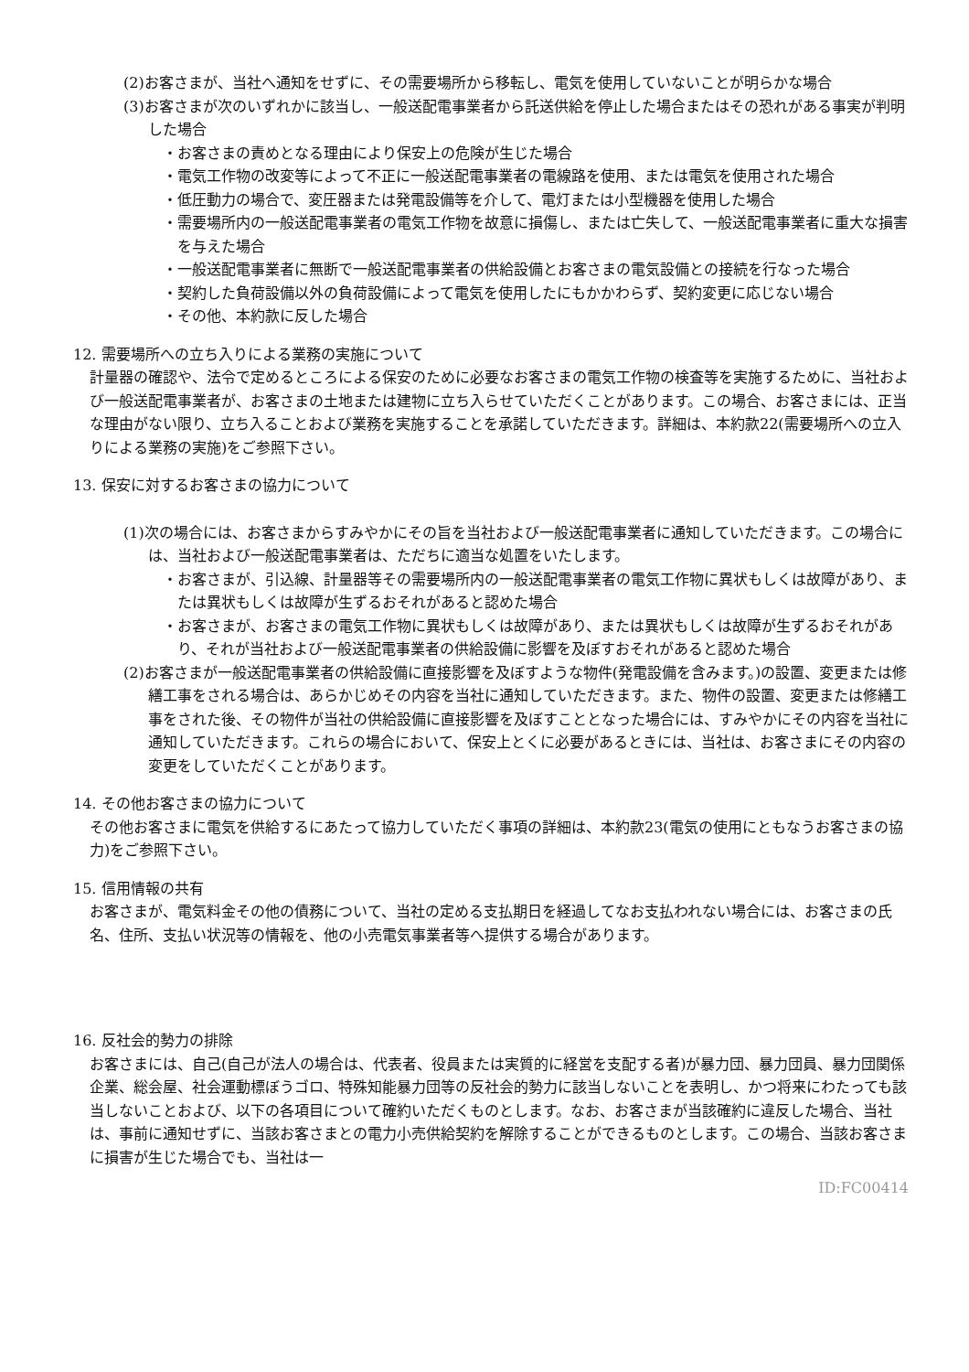(2)お客さまが、当社へ通知をせずに、その需要場所から移転し、電気を使用していないことが明らかな場合
(3)お客さまが次のいずれかに該当し、一般送配電事業者から託送供給を停止した場合またはその恐れがある事実が判明した場合
・お客さまの責めとなる理由により保安上の危険が生じた場合
・電気工作物の改変等によって不正に一般送配電事業者の電線路を使用、または電気を使用された場合
・低圧動力の場合で、変圧器または発電設備等を介して、電灯または小型機器を使用した場合
・需要場所内の一般送配電事業者の電気工作物を故意に損傷し、または亡失して、一般送配電事業者に重大な損害を与えた場合
・一般送配電事業者に無断で一般送配電事業者の供給設備とお客さまの電気設備との接続を行なった場合
・契約した負荷設備以外の負荷設備によって電気を使用したにもかかわらず、契約変更に応じない場合
・その他、本約款に反した場合
12. 需要場所への立ち入りによる業務の実施について
計量器の確認や、法令で定めるところによる保安のために必要なお客さまの電気工作物の検査等を実施するために、当社および一般送配電事業者が、お客さまの土地または建物に立ち入らせていただくことがあります。この場合、お客さまには、正当な理由がない限り、立ち入ることおよび業務を実施することを承諾していただきます。詳細は、本約款22(需要場所への立入りによる業務の実施)をご参照下さい。
13. 保安に対するお客さまの協力について
(1)次の場合には、お客さまからすみやかにその旨を当社および一般送配電事業者に通知していただきます。この場合には、当社および一般送配電事業者は、ただちに適当な処置をいたします。
・お客さまが、引込線、計量器等その需要場所内の一般送配電事業者の電気工作物に異状もしくは故障があり、または異状もしくは故障が生ずるおそれがあると認めた場合
・お客さまが、お客さまの電気工作物に異状もしくは故障があり、または異状もしくは故障が生ずるおそれがあり、それが当社および一般送配電事業者の供給設備に影響を及ぼすおそれがあると認めた場合
(2)お客さまが一般送配電事業者の供給設備に直接影響を及ぼすような物件(発電設備を含みます。)の設置、変更または修繕工事をされる場合は、あらかじめその内容を当社に通知していただきます。また、物件の設置、変更または修繕工事をされた後、その物件が当社の供給設備に直接影響を及ぼすこととなった場合には、すみやかにその内容を当社に通知していただきます。これらの場合において、保安上とくに必要があるときには、当社は、お客さまにその内容の変更をしていただくことがあります。
14. その他お客さまの協力について
その他お客さまに電気を供給するにあたって協力していただく事項の詳細は、本約款23(電気の使用にともなうお客さまの協力)をご参照下さい。
15. 信用情報の共有
お客さまが、電気料金その他の債務について、当社の定める支払期日を経過してなお支払われない場合には、お客さまの氏名、住所、支払い状況等の情報を、他の小売電気事業者等へ提供する場合があります。
16. 反社会的勢力の排除
お客さまには、自己(自己が法人の場合は、代表者、役員または実質的に経営を支配する者)が暴力団、暴力団員、暴力団関係企業、総会屋、社会運動標ぼうゴロ、特殊知能暴力団等の反社会的勢力に該当しないことを表明し、かつ将来にわたっても該当しないことおよび、以下の各項目について確約いただくものとします。なお、お客さまが当該確約に違反した場合、当社は、事前に通知せずに、当該お客さまとの電力小売供給契約を解除することができるものとします。この場合、当該お客さまに損害が生じた場合でも、当社は一
ID:FC00414